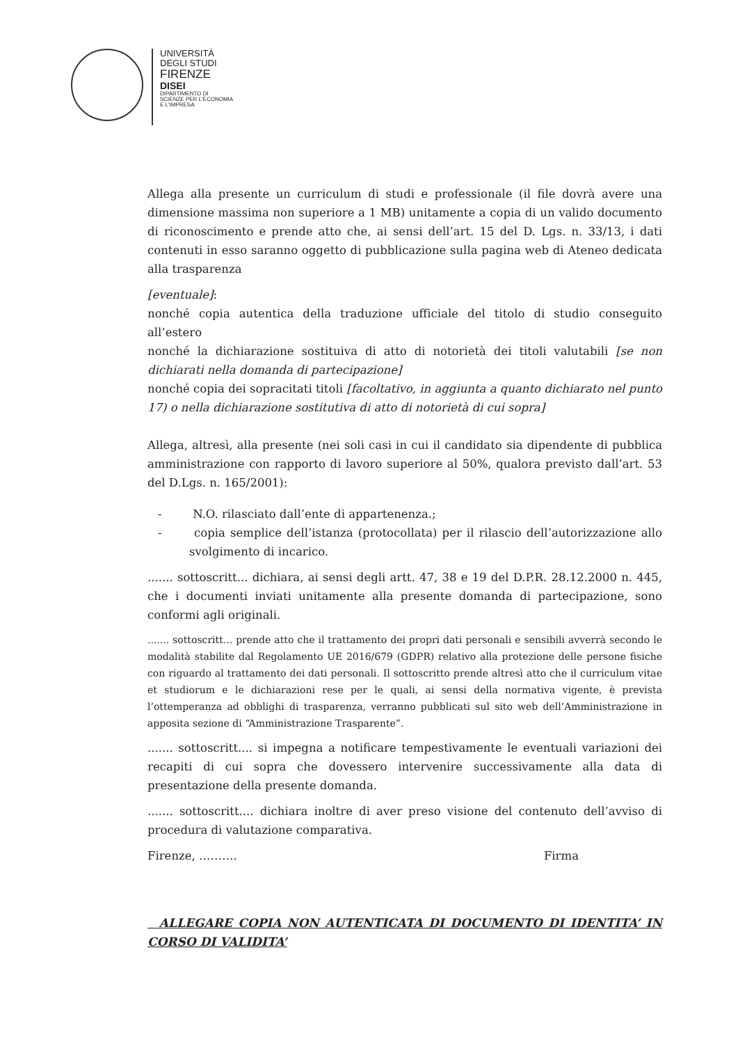UNIVERSITÀ
DEGLI STUDI
FIRENZE
DISEI
DIPARTIMENTO DI
SCIENZE PER L'ECONOMIA
E L'IMPRESA
Allega alla presente un curriculum di studi e professionale (il file dovrà avere una dimensione massima non superiore a 1 MB) unitamente a copia di un valido documento di riconoscimento e prende atto che, ai sensi dell’art. 15 del D. Lgs. n. 33/13, i dati contenuti in esso saranno oggetto di pubblicazione sulla pagina web di Ateneo dedicata alla trasparenza
[eventuale]:
nonché copia autentica della traduzione ufficiale del titolo di studio conseguito all’estero
nonché la dichiarazione sostituiva di atto di notorietà dei titoli valutabili [se non dichiarati nella domanda di partecipazione]
nonché copia dei sopracitati titoli [facoltativo, in aggiunta a quanto dichiarato nel punto 17) o nella dichiarazione sostitutiva di atto di notorietà di cui sopra]
Allega, altresì, alla presente (nei soli casi in cui il candidato sia dipendente di pubblica amministrazione con rapporto di lavoro superiore al 50%, qualora previsto dall’art. 53 del D.Lgs. n. 165/2001):
- N.O. rilasciato dall’ente di appartenenza.;
- copia semplice dell’istanza (protocollata) per il rilascio dell’autorizzazione allo svolgimento di incarico.
....... sottoscritt... dichiara, ai sensi degli artt. 47, 38 e 19 del D.P.R. 28.12.2000 n. 445, che i documenti inviati unitamente alla presente domanda di partecipazione, sono conformi agli originali.
....... sottoscritt... prende atto che il trattamento dei propri dati personali e sensibili avverrà secondo le modalità stabilite dal Regolamento UE 2016/679 (GDPR) relativo alla protezione delle persone fisiche con riguardo al trattamento dei dati personali. Il sottoscritto prende altresì atto che il curriculum vitae et studiorum e le dichiarazioni rese per le quali, ai sensi della normativa vigente, è prevista l’ottemperanza ad obblighi di trasparenza, verranno pubblicati sul sito web dell’Amministrazione in apposita sezione di “Amministrazione Trasparente”.
....... sottoscritt.... si impegna a notificare tempestivamente le eventuali variazioni dei recapiti di cui sopra che dovessero intervenire successivamente alla data di presentazione della presente domanda.
....... sottoscritt.... dichiara inoltre di aver preso visione del contenuto dell’avviso di procedura di valutazione comparativa.
Firenze, ………. Firma
ALLEGARE COPIA NON AUTENTICATA DI DOCUMENTO DI IDENTITA’ IN CORSO DI VALIDITA’